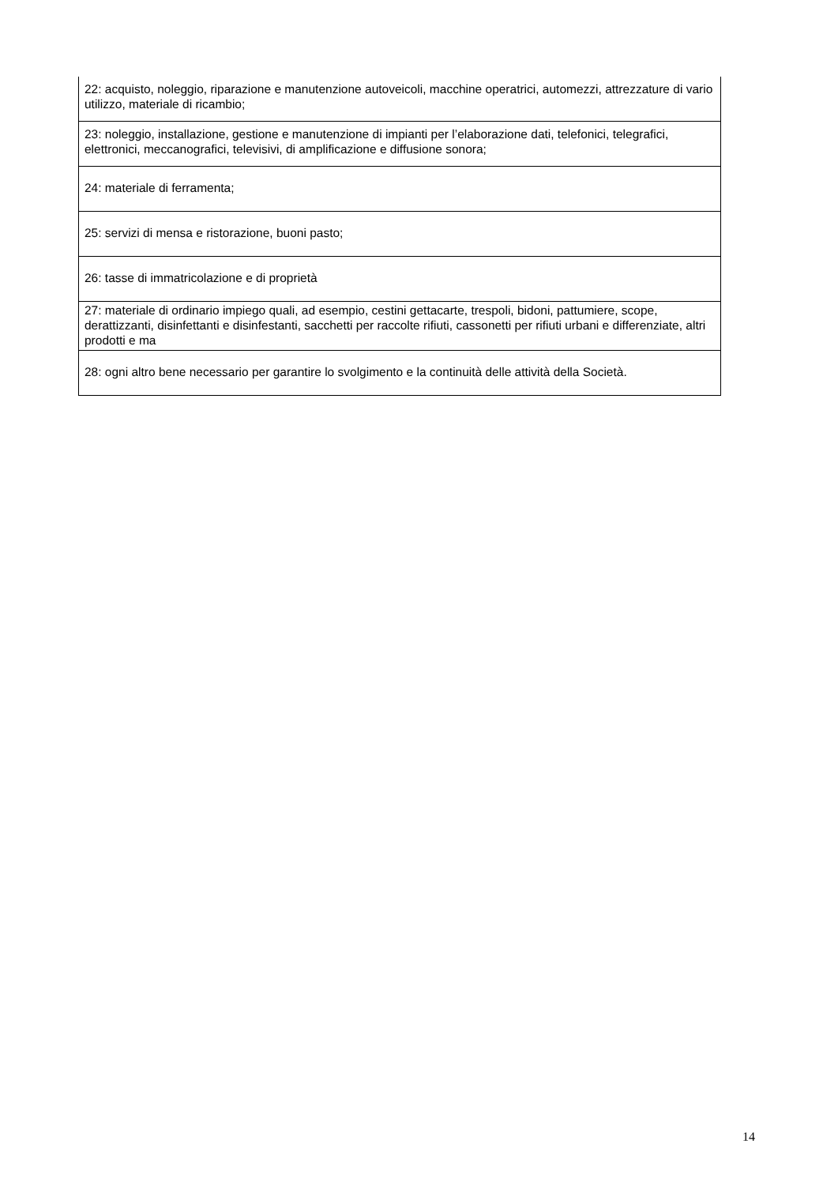| 22: acquisto, noleggio, riparazione e manutenzione autoveicoli, macchine operatrici, automezzi, attrezzature di vario utilizzo, materiale di ricambio; |
| 23: noleggio, installazione, gestione e manutenzione di impianti per l’elaborazione dati, telefonici, telegrafici, elettronici, meccanografici, televisivi, di amplificazione e diffusione sonora; |
| 24: materiale di ferramenta; |
| 25: servizi di mensa e ristorazione, buoni pasto; |
| 26: tasse di immatricolazione e di proprietà |
| 27: materiale di ordinario impiego quali, ad esempio, cestini gettacarte, trespoli, bidoni, pattumiere, scope, derattizzanti, disinfettanti e disinfestanti, sacchetti per raccolte rifiuti, cassonetti per rifiuti urbani e differenziate, altri prodotti e ma |
| 28: ogni altro bene necessario per garantire lo svolgimento e la continuità delle attività della Società. |
14